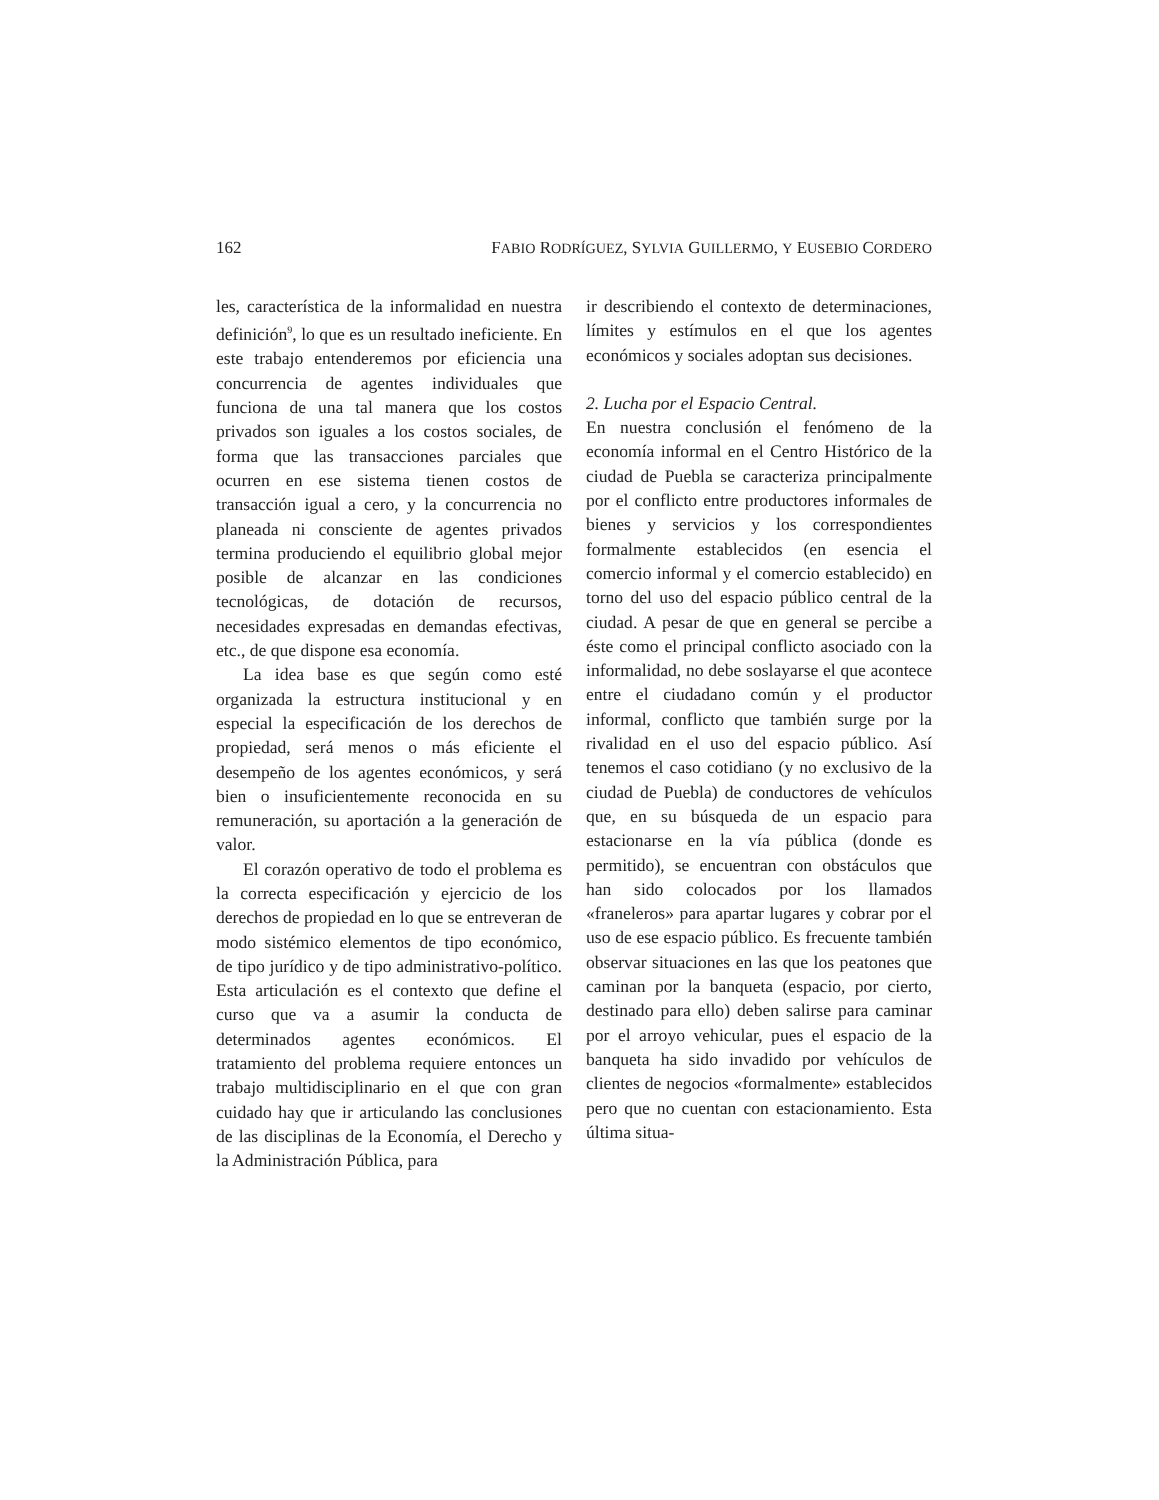162 FABIO RODRÍGUEZ, SYLVIA GUILLERMO, Y EUSEBIO CORDERO
les, característica de la informalidad en nuestra definición<sup>9</sup>, lo que es un resultado ineficiente. En este trabajo entenderemos por eficiencia una concurrencia de agentes individuales que funciona de una tal manera que los costos privados son iguales a los costos sociales, de forma que las transacciones parciales que ocurren en ese sistema tienen costos de transacción igual a cero, y la concurrencia no planeada ni consciente de agentes privados termina produciendo el equilibrio global mejor posible de alcanzar en las condiciones tecnológicas, de dotación de recursos, necesidades expresadas en demandas efectivas, etc., de que dispone esa economía.
La idea base es que según como esté organizada la estructura institucional y en especial la especificación de los derechos de propiedad, será menos o más eficiente el desempeño de los agentes económicos, y será bien o insuficientemente reconocida en su remuneración, su aportación a la generación de valor.
El corazón operativo de todo el problema es la correcta especificación y ejercicio de los derechos de propiedad en lo que se entreveran de modo sistémico elementos de tipo económico, de tipo jurídico y de tipo administrativo-político. Esta articulación es el contexto que define el curso que va a asumir la conducta de determinados agentes económicos. El tratamiento del problema requiere entonces un trabajo multidisciplinario en el que con gran cuidado hay que ir articulando las conclusiones de las disciplinas de la Economía, el Derecho y la Administración Pública, para
ir describiendo el contexto de determinaciones, límites y estímulos en el que los agentes económicos y sociales adoptan sus decisiones.
2. Lucha por el Espacio Central.
En nuestra conclusión el fenómeno de la economía informal en el Centro Histórico de la ciudad de Puebla se caracteriza principalmente por el conflicto entre productores informales de bienes y servicios y los correspondientes formalmente establecidos (en esencia el comercio informal y el comercio establecido) en torno del uso del espacio público central de la ciudad. A pesar de que en general se percibe a éste como el principal conflicto asociado con la informalidad, no debe soslayarse el que acontece entre el ciudadano común y el productor informal, conflicto que también surge por la rivalidad en el uso del espacio público. Así tenemos el caso cotidiano (y no exclusivo de la ciudad de Puebla) de conductores de vehículos que, en su búsqueda de un espacio para estacionarse en la vía pública (donde es permitido), se encuentran con obstáculos que han sido colocados por los llamados «franeleros» para apartar lugares y cobrar por el uso de ese espacio público. Es frecuente también observar situaciones en las que los peatones que caminan por la banqueta (espacio, por cierto, destinado para ello) deben salirse para caminar por el arroyo vehicular, pues el espacio de la banqueta ha sido invadido por vehículos de clientes de negocios «formalmente» establecidos pero que no cuentan con estacionamiento. Esta última situa-